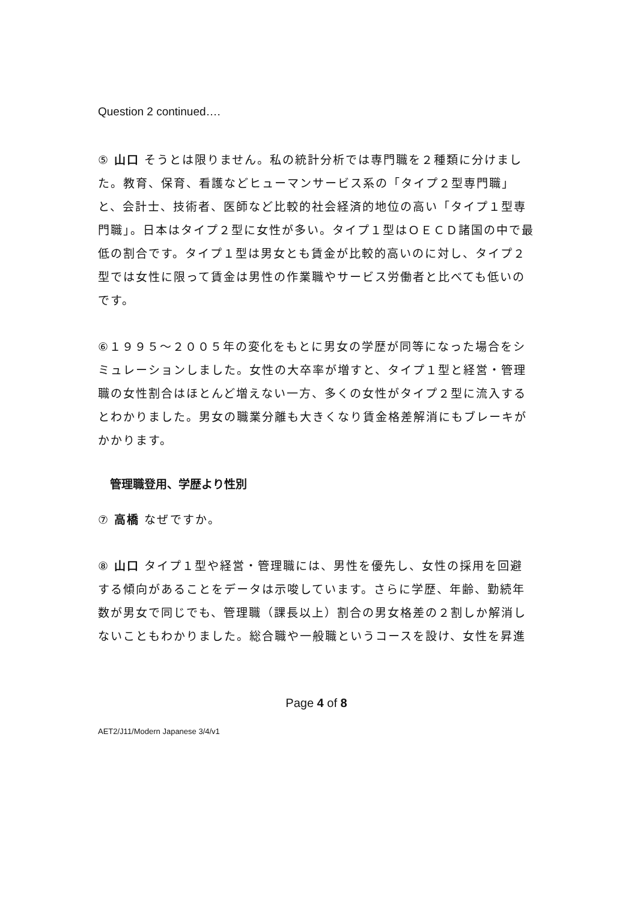Question 2 continued….
⑤ 山口 そうとは限りません。私の統計分析では専門職を２種類に分けました。教育、保育、看護などヒューマンサービス系の「タイプ２型専門職」と、会計士、技術者、医師など比較的社会経済的地位の高い「タイプ１型専門職」。日本はタイプ２型に女性が多い。タイプ１型はＯＥＣＤ諸国の中で最低の割合です。タイプ１型は男女とも賃金が比較的高いのに対し、タイプ２型では女性に限って賃金は男性の作業職やサービス労働者と比べても低いのです。
⑥１９９５～２００５年の変化をもとに男女の学歴が同等になった場合をシミュレーションしました。女性の大卒率が増すと、タイプ１型と経営・管理職の女性割合はほとんど増えない一方、多くの女性がタイプ２型に流入するとわかりました。男女の職業分離も大きくなり賃金格差解消にもブレーキがかかります。
管理職登用、学歴より性別
⑦ 高橋 なぜですか。
⑧ 山口 タイプ１型や経営・管理職には、男性を優先し、女性の採用を回避する傾向があることをデータは示唆しています。さらに学歴、年齢、勤続年数が男女で同じでも、管理職（課長以上）割合の男女格差の２割しか解消しないこともわかりました。総合職や一般職というコースを設け、女性を昇進
Page 4 of 8
AET2/J11/Modern Japanese 3/4/v1